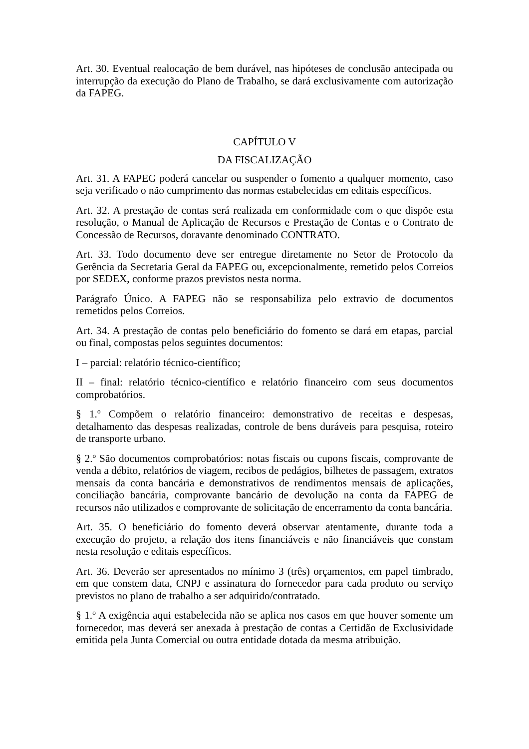Art. 30. Eventual realocação de bem durável, nas hipóteses de conclusão antecipada ou interrupção da execução do Plano de Trabalho, se dará exclusivamente com autorização da FAPEG.
CAPÍTULO V
DA FISCALIZAÇÃO
Art. 31. A FAPEG poderá cancelar ou suspender o fomento a qualquer momento, caso seja verificado o não cumprimento das normas estabelecidas em editais específicos.
Art. 32. A prestação de contas será realizada em conformidade com o que dispõe esta resolução, o Manual de Aplicação de Recursos e Prestação de Contas e o Contrato de Concessão de Recursos, doravante denominado CONTRATO.
Art. 33. Todo documento deve ser entregue diretamente no Setor de Protocolo da Gerência da Secretaria Geral da FAPEG ou, excepcionalmente, remetido pelos Correios por SEDEX, conforme prazos previstos nesta norma.
Parágrafo Único. A FAPEG não se responsabiliza pelo extravio de documentos remetidos pelos Correios.
Art. 34. A prestação de contas pelo beneficiário do fomento se dará em etapas, parcial ou final, compostas pelos seguintes documentos:
I – parcial: relatório técnico-científico;
II – final: relatório técnico-científico e relatório financeiro com seus documentos comprobatórios.
§ 1.º Compõem o relatório financeiro: demonstrativo de receitas e despesas, detalhamento das despesas realizadas, controle de bens duráveis para pesquisa, roteiro de transporte urbano.
§ 2.º São documentos comprobatórios: notas fiscais ou cupons fiscais, comprovante de venda a débito, relatórios de viagem, recibos de pedágios, bilhetes de passagem, extratos mensais da conta bancária e demonstrativos de rendimentos mensais de aplicações, conciliação bancária, comprovante bancário de devolução na conta da FAPEG de recursos não utilizados e comprovante de solicitação de encerramento da conta bancária.
Art. 35. O beneficiário do fomento deverá observar atentamente, durante toda a execução do projeto, a relação dos itens financiáveis e não financiáveis que constam nesta resolução e editais específicos.
Art. 36. Deverão ser apresentados no mínimo 3 (três) orçamentos, em papel timbrado, em que constem data, CNPJ e assinatura do fornecedor para cada produto ou serviço previstos no plano de trabalho a ser adquirido/contratado.
§ 1.º A exigência aqui estabelecida não se aplica nos casos em que houver somente um fornecedor, mas deverá ser anexada à prestação de contas a Certidão de Exclusividade emitida pela Junta Comercial ou outra entidade dotada da mesma atribuição.